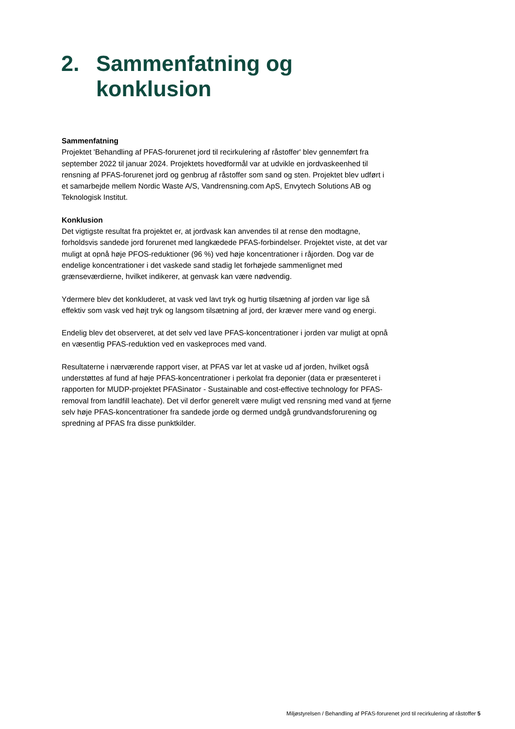2. Sammenfatning og
konklusion
Sammenfatning
Projektet 'Behandling af PFAS-forurenet jord til recirkulering af råstoffer' blev gennemført fra september 2022 til januar 2024. Projektets hovedformål var at udvikle en jordvaskeenhed til rensning af PFAS-forurenet jord og genbrug af råstoffer som sand og sten. Projektet blev udført i et samarbejde mellem Nordic Waste A/S, Vandrensning.com ApS, Envytech Solutions AB og Teknologisk Institut.
Konklusion
Det vigtigste resultat fra projektet er, at jordvask kan anvendes til at rense den modtagne, forholdsvis sandede jord forurenet med langkædede PFAS-forbindelser. Projektet viste, at det var muligt at opnå høje PFOS-reduktioner (96 %) ved høje koncentrationer i råjorden. Dog var de endelige koncentrationer i det vaskede sand stadig let forhøjede sammenlignet med grænseværdierne, hvilket indikerer, at genvask kan være nødvendig.
Ydermere blev det konkluderet, at vask ved lavt tryk og hurtig tilsætning af jorden var lige så effektiv som vask ved højt tryk og langsom tilsætning af jord, der kræver mere vand og energi.
Endelig blev det observeret, at det selv ved lave PFAS-koncentrationer i jorden var muligt at opnå en væsentlig PFAS-reduktion ved en vaskeproces med vand.
Resultaterne i nærværende rapport viser, at PFAS var let at vaske ud af jorden, hvilket også understøttes af fund af høje PFAS-koncentrationer i perkolat fra deponier (data er præsenteret i rapporten for MUDP-projektet PFASinator - Sustainable and cost-effective technology for PFAS-removal from landfill leachate). Det vil derfor generelt være muligt ved rensning med vand at fjerne selv høje PFAS-koncentrationer fra sandede jorde og dermed undgå grundvandsforurening og spredning af PFAS fra disse punktkilder.
Miljøstyrelsen / Behandling af PFAS-forurenet jord til recirkulering af råstoffer 5